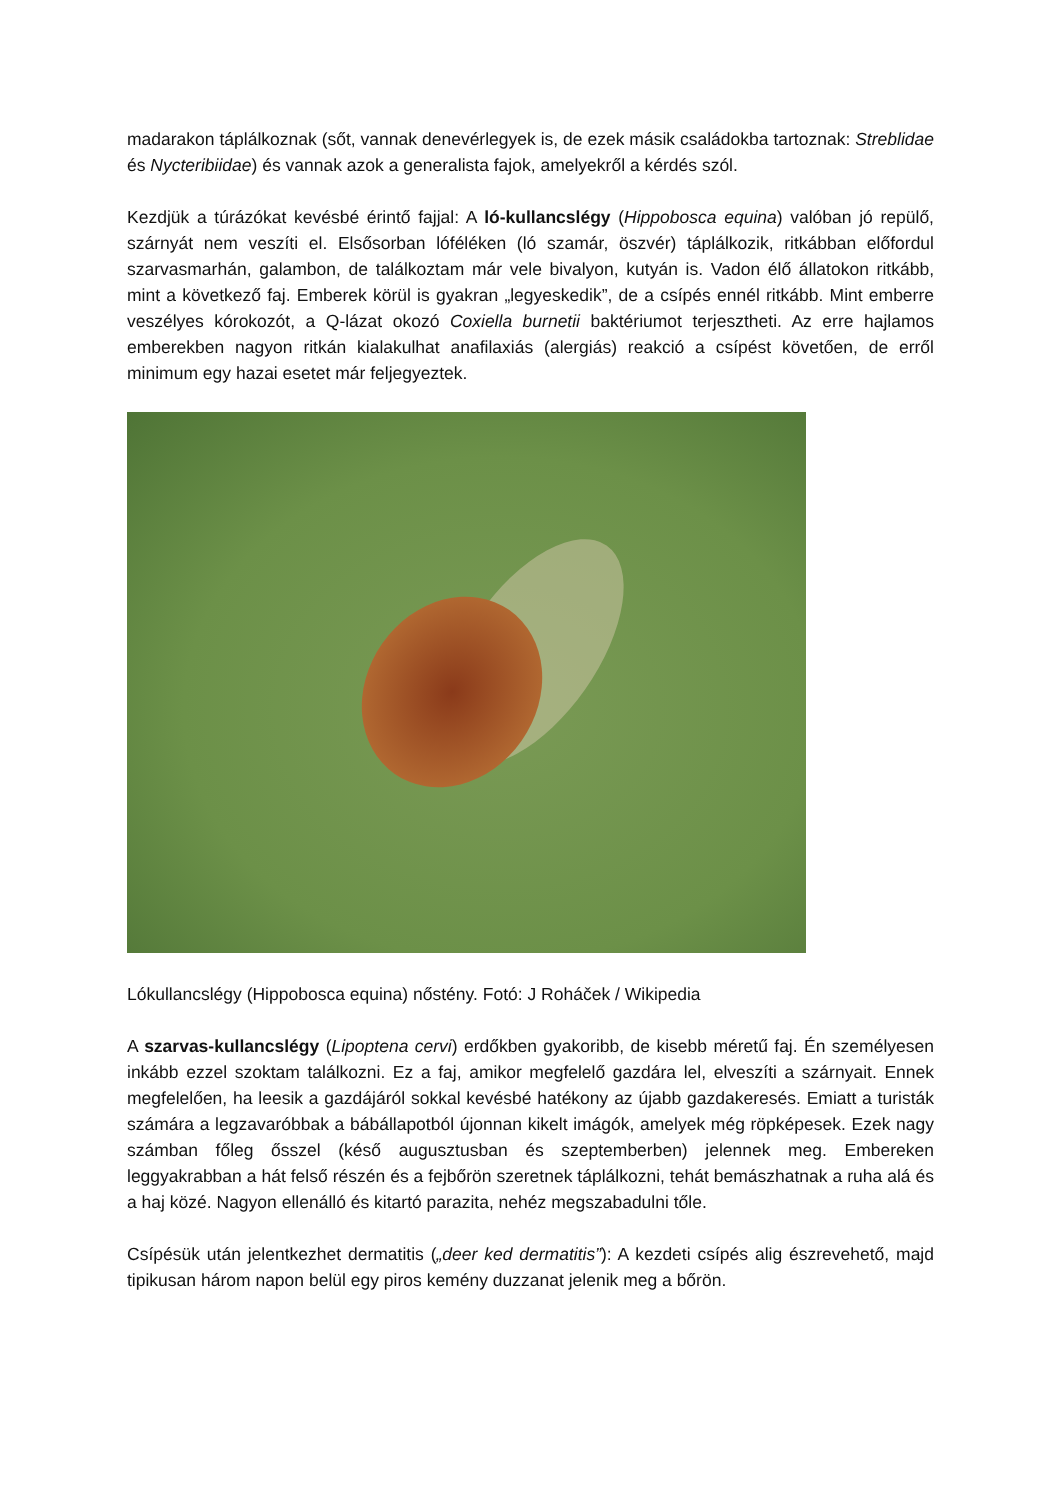madarakon táplálkoznak (sőt, vannak denevérlegyek is, de ezek másik családokba tartoznak: Streblidae és Nycteribiidae) és vannak azok a generalista fajok, amelyekről a kérdés szól.
Kezdjük a túrázókat kevésbé érintő fajjal: A ló-kullancslégy (Hippobosca equina) valóban jó repülő, szárnyát nem veszíti el. Elsősorban lóféléken (ló szamár, öszvér) táplálkozik, ritkábban előfordul szarvasmarhán, galambon, de találkoztam már vele bivalyon, kutyán is. Vadon élő állatokon ritkább, mint a következő faj. Emberek körül is gyakran „legyeskedik”, de a csípés ennél ritkább. Mint emberre veszélyes kórokozót, a Q-lázat okozó Coxiella burnetii baktériumot terjesztheti. Az erre hajlamos emberekben nagyon ritkán kialakulhat anafilaxiás (alergiás) reakció a csípést követően, de erről minimum egy hazai esetet már feljegyeztek.
Lókullancslégy (Hippobosca equina) nőstény. Fotó: J Roháček / Wikipedia
A szarvas-kullancslégy (Lipoptena cervi) erdőkben gyakoribb, de kisebb méretű faj. Én személyesen inkább ezzel szoktam találkozni. Ez a faj, amikor megfelelő gazdára lel, elveszíti a szárnyait. Ennek megfelelően, ha leesik a gazdájáról sokkal kevésbé hatékony az újabb gazdakeresés. Emiatt a turisták számára a legzavaróbbak a bábállapotból újonnan kikelt imágók, amelyek még röpképesek. Ezek nagy számban főleg ősszel (késő augusztusban és szeptemberben) jelennek meg. Embereken leggyakrabban a hát felső részén és a fejbőrön szeretnek táplálkozni, tehát bemászhatnak a ruha alá és a haj közé. Nagyon ellenálló és kitartó parazita, nehéz megszabadulni tőle.
Csípésük után jelentkezhet dermatitis („deer ked dermatitis”): A kezdeti csípés alig észrevehető, majd tipikusan három napon belül egy piros kemény duzzanat jelenik meg a bőrön.